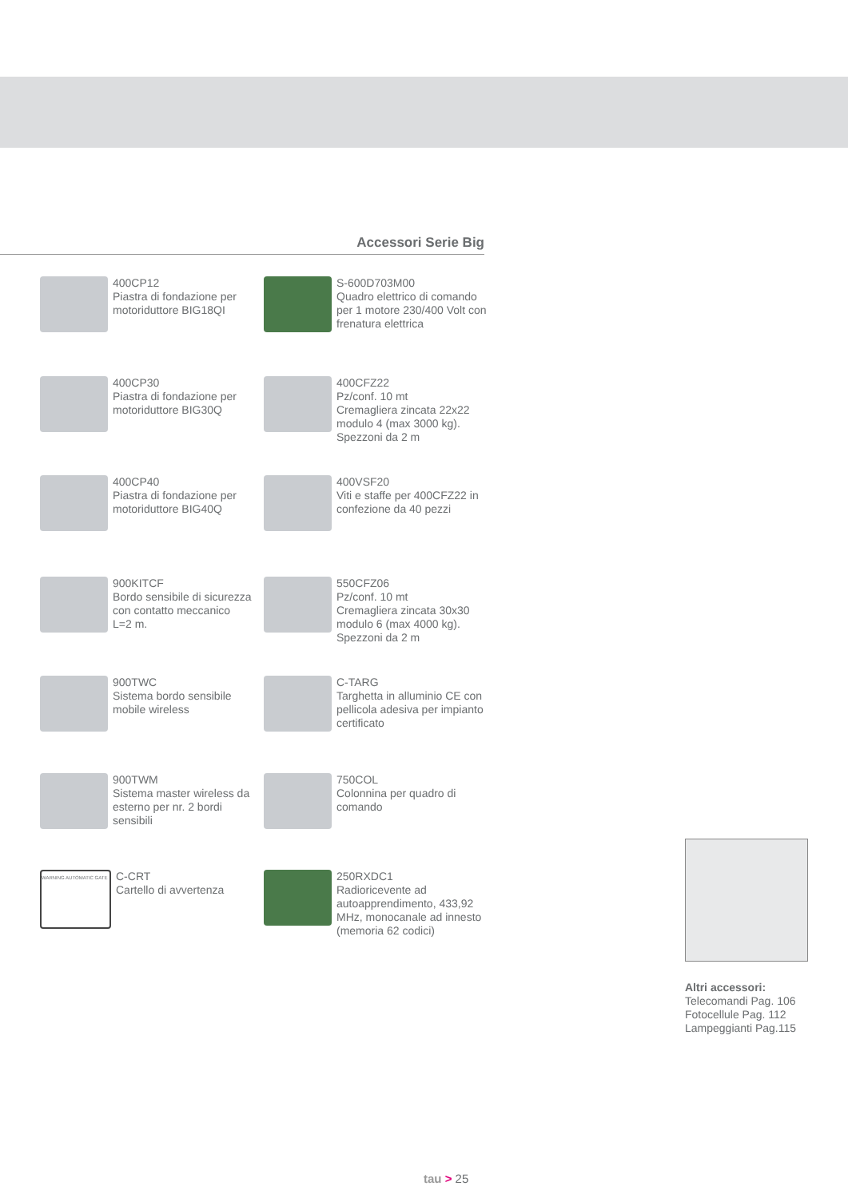Accessori Serie Big
400CP12
Piastra di fondazione per motoriduttore BIG18QI
S-600D703M00
Quadro elettrico di comando per 1 motore 230/400 Volt con frenatura elettrica
400CP30
Piastra di fondazione per motoriduttore BIG30Q
400CFZ22
Pz/conf. 10 mt
Cremagliera zincata 22x22 modulo 4 (max 3000 kg).
Spezzoni da 2 m
400CP40
Piastra di fondazione per motoriduttore BIG40Q
400VSF20
Viti e staffe per 400CFZ22 in confezione da 40 pezzi
900KITCF
Bordo sensibile di sicurezza con contatto meccanico
L=2 m.
550CFZ06
Pz/conf. 10 mt
Cremagliera zincata 30x30 modulo 6 (max 4000 kg).
Spezzoni da 2 m
900TWC
Sistema bordo sensibile mobile wireless
C-TARG
Targhetta in alluminio CE con pellicola adesiva per impianto certificato
900TWM
Sistema master wireless da esterno per nr. 2 bordi sensibili
750COL
Colonnina per quadro di comando
WARNING AUTOMATIC GATE
C-CRT
Cartello di avvertenza
250RXDC1
Radioricevente ad autoapprendimento, 433,92 MHz, monocanale ad innesto (memoria 62 codici)
Altri accessori:
Telecomandi Pag. 106
Fotocellule Pag. 112
Lampeggianti Pag.115
tau > 25